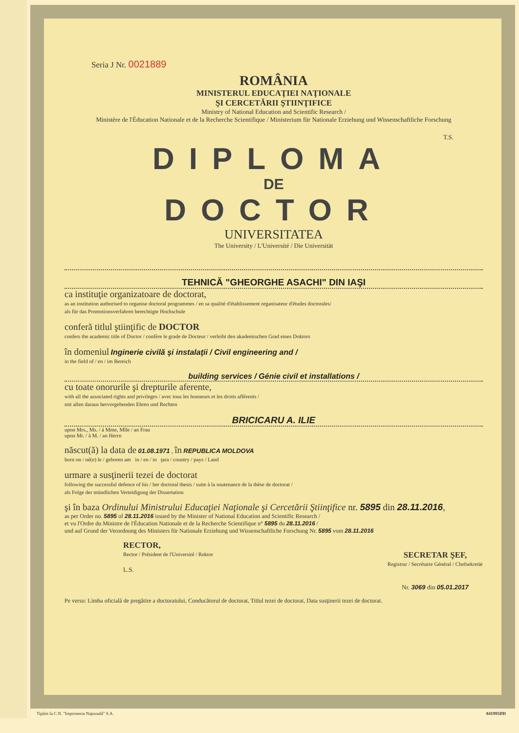Seria J Nr. 0021889
ROMÂNIA
MINISTERUL EDUCAŢIEI NAŢIONALE
ŞI CERCETĂRII ŞTIINŢIFICE
Ministry of National Education and Scientific Research /
Ministère de l'Éducation Nationale et de la Recherche Scientifique / Ministerium für Nationale Erziehung und Wissenschaftliche Forschung
T.S.
DIPLOMA
DE
DOCTOR
UNIVERSITATEA
The University / L'Université / Die Universität
TEHNICĂ "GHEORGHE ASACHI" DIN IAŞI
ca instituţie organizatoare de doctorat,
as an institution authorised to organise doctoral programmes / en sa qualité d'établissement organisateur d'études doctorales/
als für das Promotionsverfahren berechtigte Hochschule
conferă titlul ştiinţific de DOCTOR
confers the academic title of Doctor / confère le grade de Docteur / verleiht den akademischen Grad eines Doktors
în domeniul Inginerie civilă şi instalaţii / Civil engineering and /
in the field of / en / im Bereich
building services / Génie civil et installations /
cu toate onorurile şi drepturile aferente,
with all the associated rights and privileges / avec tous les honneurs et les droits afférents /
mit allen daraus hervorgehenden Ehren und Rechten
BRICICARU A. ILIE
upon Mrs., Ms. / á Mme, Mlle / an Frau
upon Mr. / à M. / an Herrn
născut(ă) la data de 01.08.1971 , în REPUBLICA MOLDOVA
born on / né(e) le / geboren am in / en / in ţara / country / pays / Land
urmare a susţinerii tezei de doctorat
following the successful defence of his / her doctoral thesis / suite à la soutenance de la thèse de doctorat /
als Folge der mündlichen Verteidigung der Dissertation
şi în baza Ordinului Ministrului Educaţiei Naţionale şi Cercetării Ştiinţifice nr. 5895 din 28.11.2016,
as per Order no. 5895 of 28.11.2016 issued by the Minister of National Education and Scientific Research /
et vu l'Ordre du Ministre de l'Éducation Nationale et de la Recherche Scientifique n° 5895 du 28.11.2016 /
und auf Grund der Verordnung des Ministers für Nationale Erziehung und Wissenschaftliche Forschung Nr. 5895 vom 28.11.2016
RECTOR,
Rector / Président de l'Université / Rektor
L.S.
SECRETAR ŞEF,
Registrar / Secrétaire Général / Chefsekretär
Nr. 3069 din 05.01.2017
Pe verso: Limba oficială de pregătire a doctoratului, Conducătorul de doctorat, Titlul tezei de doctorat, Data susţinerii tezei de doctorat.
Tipărit la C.N. "Imprimeria Naţională" S.A. 841995DD